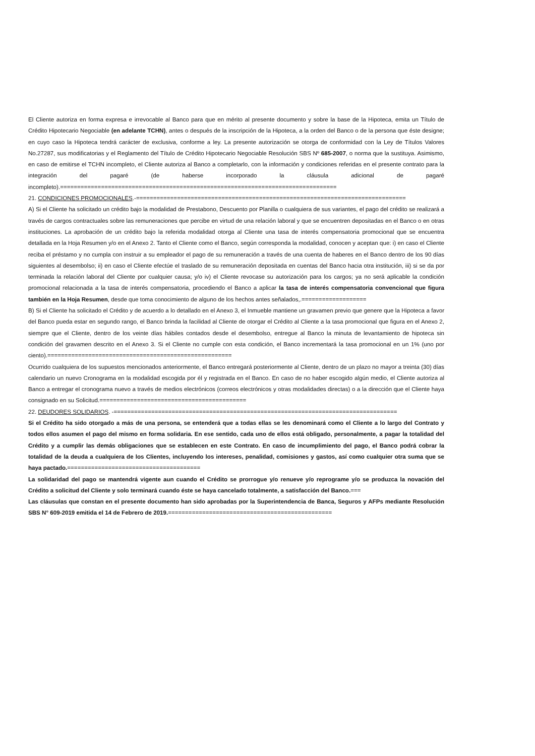El Cliente autoriza en forma expresa e irrevocable al Banco para que en mérito al presente documento y sobre la base de la Hipoteca, emita un Título de Crédito Hipotecario Negociable (en adelante TCHN), antes o después de la inscripción de la Hipoteca, a la orden del Banco o de la persona que éste designe; en cuyo caso la Hipoteca tendrá carácter de exclusiva, conforme a ley. La presente autorización se otorga de conformidad con la Ley de Títulos Valores No.27287, sus modificatorias y el Reglamento del Título de Crédito Hipotecario Negociable Resolución SBS Nº 685-2007, o norma que la sustituya. Asimismo, en caso de emitirse el TCHN incompleto, el Cliente autoriza al Banco a completarlo, con la información y condiciones referidas en el presente contrato para la integración del pagaré (de haberse incorporado la cláusula adicional de pagaré incompleto).=================================================================================
21. CONDICIONES PROMOCIONALES.-===============================================================================
A) Si el Cliente ha solicitado un crédito bajo la modalidad de Prestabono, Descuento por Planilla o cualquiera de sus variantes, el pago del crédito se realizará a través de cargos contractuales sobre las remuneraciones que percibe en virtud de una relación laboral y que se encuentren depositadas en el Banco o en otras instituciones. La aprobación de un crédito bajo la referida modalidad otorga al Cliente una tasa de interés compensatoria promocional que se encuentra detallada en la Hoja Resumen y/o en el Anexo 2. Tanto el Cliente como el Banco, según corresponda la modalidad, conocen y aceptan que: i) en caso el Cliente reciba el préstamo y no cumpla con instruir a su empleador el pago de su remuneración a través de una cuenta de haberes en el Banco dentro de los 90 días siguientes al desembolso; ii) en caso el Cliente efectúe el traslado de su remuneración depositada en cuentas del Banco hacia otra institución, iii) si se da por terminada la relación laboral del Cliente por cualquier causa; y/o iv) el Cliente revocase su autorización para los cargos; ya no será aplicable la condición promocional relacionada a la tasa de interés compensatoria, procediendo el Banco a aplicar la tasa de interés compensatoria convencional que figura también en la Hoja Resumen, desde que toma conocimiento de alguno de los hechos antes señalados,.===================
B) Si el Cliente ha solicitado el Crédito y de acuerdo a lo detallado en el Anexo 3, el Inmueble mantiene un gravamen previo que genere que la Hipoteca a favor del Banco pueda estar en segundo rango, el Banco brinda la facilidad al Cliente de otorgar el Crédito al Cliente a la tasa promocional que figura en el Anexo 2, siempre que el Cliente, dentro de los veinte días hábiles contados desde el desembolso, entregue al Banco la minuta de levantamiento de hipoteca sin condición del gravamen descrito en el Anexo 3. Si el Cliente no cumple con esta condición, el Banco incrementará la tasa promocional en un 1% (uno por ciento).======================================================
Ocurrido cualquiera de los supuestos mencionados anteriormente, el Banco entregará posteriormente al Cliente, dentro de un plazo no mayor a treinta (30) días calendario un nuevo Cronograma en la modalidad escogida por él y registrada en el Banco. En caso de no haber escogido algún medio, el Cliente autoriza al Banco a entregar el cronograma nuevo a través de medios electrónicos (correos electrónicos y otras modalidades directas) o a la dirección que el Cliente haya consignado en su Solicitud.===========================================
22. DEUDORES SOLIDARIOS. -===================================================================================
Si el Crédito ha sido otorgado a más de una persona, se entenderá que a todas ellas se les denominará como el Cliente a lo largo del Contrato y todos ellos asumen el pago del mismo en forma solidaria. En ese sentido, cada uno de ellos está obligado, personalmente, a pagar la totalidad del Crédito y a cumplir las demás obligaciones que se establecen en este Contrato. En caso de incumplimiento del pago, el Banco podrá cobrar la totalidad de la deuda a cualquiera de los Clientes, incluyendo los intereses, penalidad, comisiones y gastos, así como cualquier otra suma que se haya pactado.=======================================
La solidaridad del pago se mantendrá vigente aun cuando el Crédito se prorrogue y/o renueve y/o reprograme y/o se produzca la novación del Crédito a solicitud del Cliente y solo terminará cuando éste se haya cancelado totalmente, a satisfacción del Banco.===
Las cláusulas que constan en el presente documento han sido aprobadas por la Superintendencia de Banca, Seguros y AFPs mediante Resolución SBS N° 609-2019 emitida el 14 de Febrero de 2019.================================================